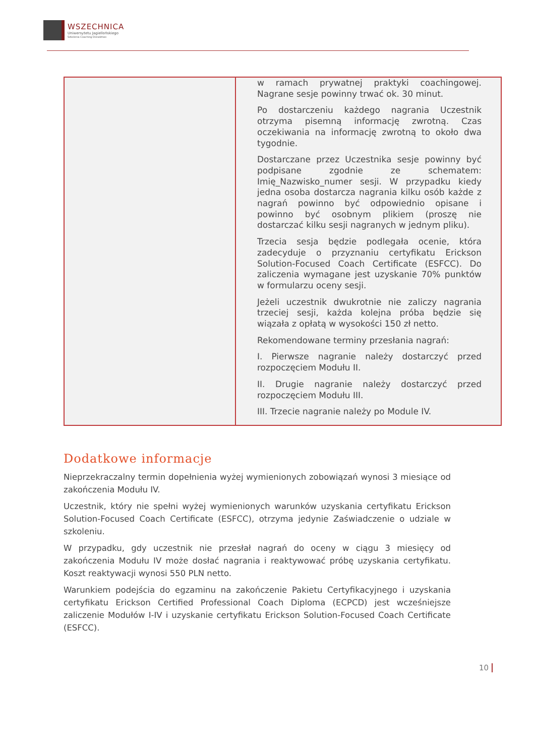WSZECHNICA
Uniwersytetu Jagiellońskiego
Szkolenia Coaching Doradztwo
| | w ramach prywatnej praktyki coachingowej. Nagrane sesje powinny trwać ok. 30 minut. Po dostarczeniu każdego nagrania Uczestnik otrzyma pisemną informację zwrotną. Czas oczekiwania na informację zwrotną to około dwa tygodnie. Dostarczane przez Uczestnika sesje powinny być podpisane zgodnie ze schematem: Imię_Nazwisko_numer sesji. W przypadku kiedy jedna osoba dostarcza nagrania kilku osób każde z nagrań powinno być odpowiednio opisane i powinno być osobnym plikiem (proszę nie dostarczać kilku sesji nagranych w jednym pliku). Trzecia sesja będzie podlegała ocenie, która zadecyduje o przyznaniu certyfikatu Erickson Solution-Focused Coach Certificate (ESFCC). Do zaliczenia wymagane jest uzyskanie 70% punktów w formularzu oceny sesji. Jeżeli uczestnik dwukrotnie nie zaliczy nagrania trzeciej sesji, każda kolejna próba będzie się wiązała z opłatą w wysokości 150 zł netto. Rekomendowane terminy przesłania nagrań: I. Pierwsze nagranie należy dostarczyć przed rozpoczęciem Modułu II. II. Drugie nagranie należy dostarczyć przed rozpoczęciem Modułu III. III. Trzecie nagranie należy po Module IV. |
Dodatkowe informacje
Nieprzekraczalny termin dopełnienia wyżej wymienionych zobowiązań wynosi 3 miesiące od zakończenia Modułu IV.
Uczestnik, który nie spełni wyżej wymienionych warunków uzyskania certyfikatu Erickson Solution-Focused Coach Certificate (ESFCC), otrzyma jedynie Zaświadczenie o udziale w szkoleniu.
W przypadku, gdy uczestnik nie przesłał nagrań do oceny w ciągu 3 miesięcy od zakończenia Modułu IV może dosłać nagrania i reaktywować próbę uzyskania certyfikatu. Koszt reaktywacji wynosi 550 PLN netto.
Warunkiem podejścia do egzaminu na zakończenie Pakietu Certyfikacyjnego i uzyskania certyfikatu Erickson Certified Professional Coach Diploma (ECPCD) jest wcześniejsze zaliczenie Modułów I-IV i uzyskanie certyfikatu Erickson Solution-Focused Coach Certificate (ESFCC).
10